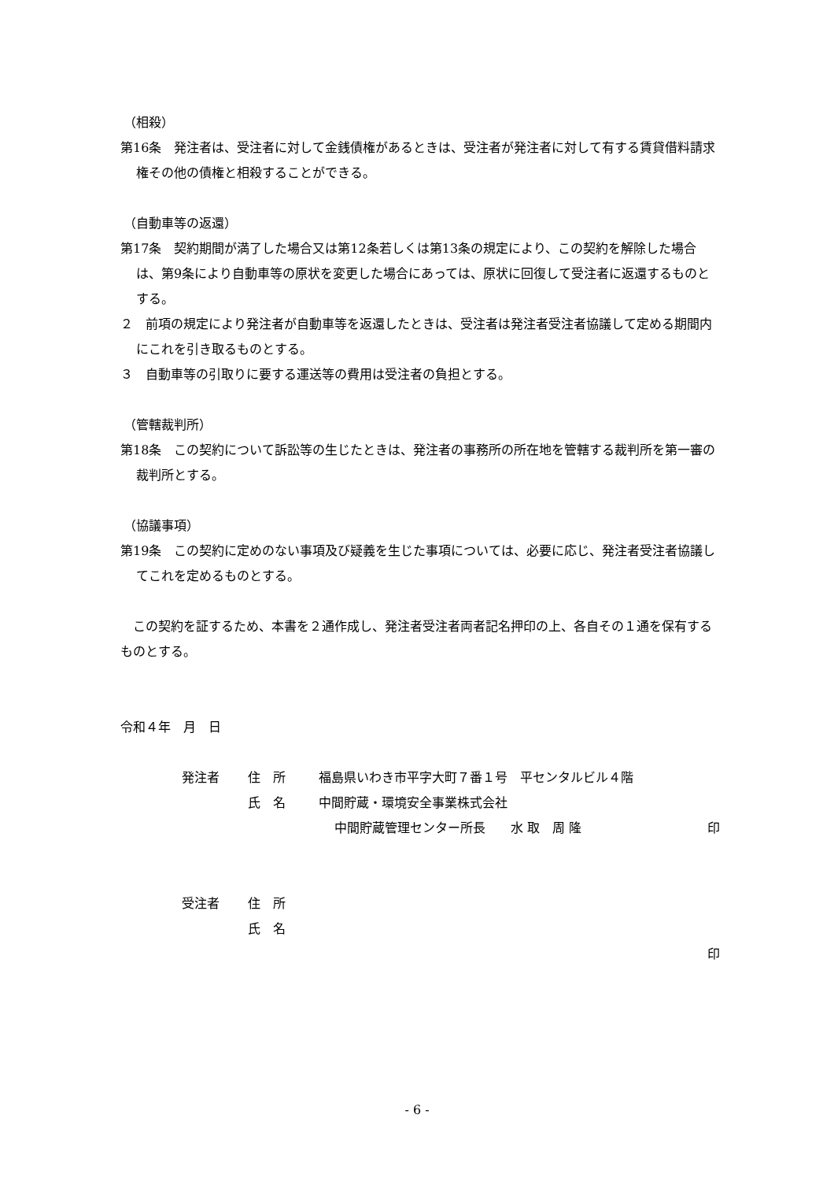（相殺）
第16条　発注者は、受注者に対して金銭債権があるときは、受注者が発注者に対して有する賃貸借料請求権その他の債権と相殺することができる。
（自動車等の返還）
第17条　契約期間が満了した場合又は第12条若しくは第13条の規定により、この契約を解除した場合は、第9条により自動車等の原状を変更した場合にあっては、原状に回復して受注者に返還するものとする。
２　前項の規定により発注者が自動車等を返還したときは、受注者は発注者受注者協議して定める期間内にこれを引き取るものとする。
３　自動車等の引取りに要する運送等の費用は受注者の負担とする。
（管轄裁判所）
第18条　この契約について訴訟等の生じたときは、発注者の事務所の所在地を管轄する裁判所を第一審の裁判所とする。
（協議事項）
第19条　この契約に定めのない事項及び疑義を生じた事項については、必要に応じ、発注者受注者協議してこれを定めるものとする。
　この契約を証するため、本書を２通作成し、発注者受注者両者記名押印の上、各自その１通を保有するものとする。
令和４年　月　日
発注者 住　所 福島県いわき市平字大町７番１号　平センタルビル４階
氏　名 中間貯蔵・環境安全事業株式会社
中間貯蔵管理センター所長　　水 取　周 隆 印
受注者 住　所
氏　名
印
- 6 -